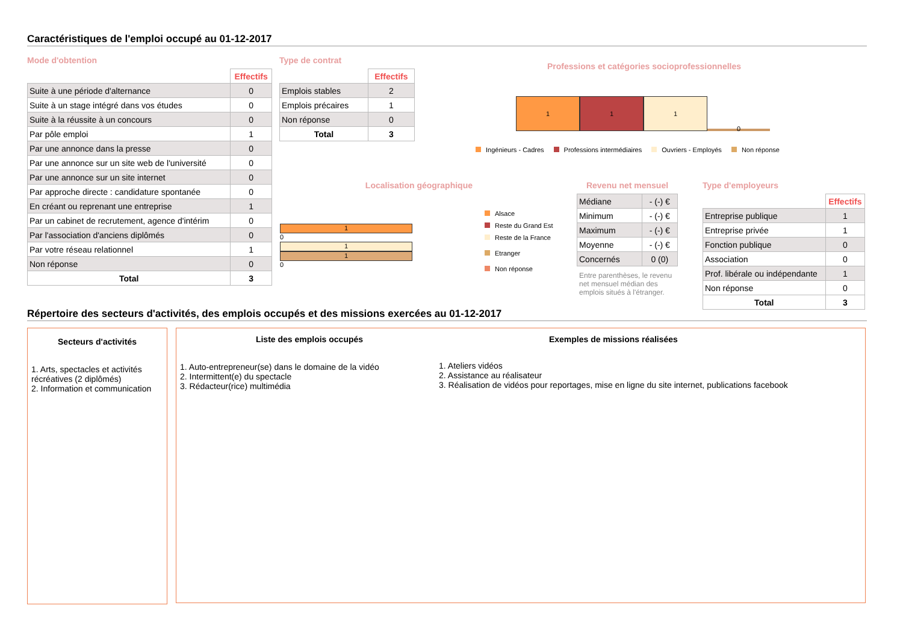Caractéristiques de l'emploi occupé au 01-12-2017
Mode d'obtention
| | Effectifs |
| Suite à une période d'alternance | 0 |
| Suite à un stage intégré dans vos études | 0 |
| Suite à la réussite à un concours | 0 |
| Par pôle emploi | 1 |
| Par une annonce dans la presse | 0 |
| Par une annonce sur un site web de l'université | 0 |
| Par une annonce sur un site internet | 0 |
| Par approche directe : candidature spontanée | 0 |
| En créant ou reprenant une entreprise | 1 |
| Par un cabinet de recrutement, agence d'intérim | 0 |
| Par l'association d'anciens diplômés | 0 |
| Par votre réseau relationnel | 1 |
| Non réponse | 0 |
| Total | 3 |
Type de contrat
| | Effectifs |
| Emplois stables | 2 |
| Emplois précaires | 1 |
| Non réponse | 0 |
| Total | 3 |
Professions et catégories socioprofessionnelles
1
1
1
0
Ingénieurs - Cadres Professions intermédiaires Ouvriers - Employés Non réponse
Localisation géographique
1
0
1
1
0
Alsace
Reste du Grand Est
Reste de la France
Etranger
Non réponse
Revenu net mensuel
| Médiane | - (-) € |
| Minimum | - (-) € |
| Maximum | - (-) € |
| Moyenne | - (-) € |
| Concernés | 0 (0) |
Entre parenthèses, le revenu net mensuel médian des emplois situés à l'étranger.
Type d'employeurs
| | Effectifs |
| Entreprise publique | 1 |
| Entreprise privée | 1 |
| Fonction publique | 0 |
| Association | 0 |
| Prof. libérale ou indépendante | 1 |
| Non réponse | 0 |
| Total | 3 |
Répertoire des secteurs d'activités, des emplois occupés et des missions exercées au 01-12-2017
Secteurs d'activités
1. Arts, spectacles et activités récréatives (2 diplômés)
2. Information et communication
Liste des emplois occupés
1. Auto-entrepreneur(se) dans le domaine de la vidéo
2. Intermittent(e) du spectacle
3. Rédacteur(rice) multimédia
Exemples de missions réalisées
1. Ateliers vidéos
2. Assistance au réalisateur
3. Réalisation de vidéos pour reportages, mise en ligne du site internet, publications facebook